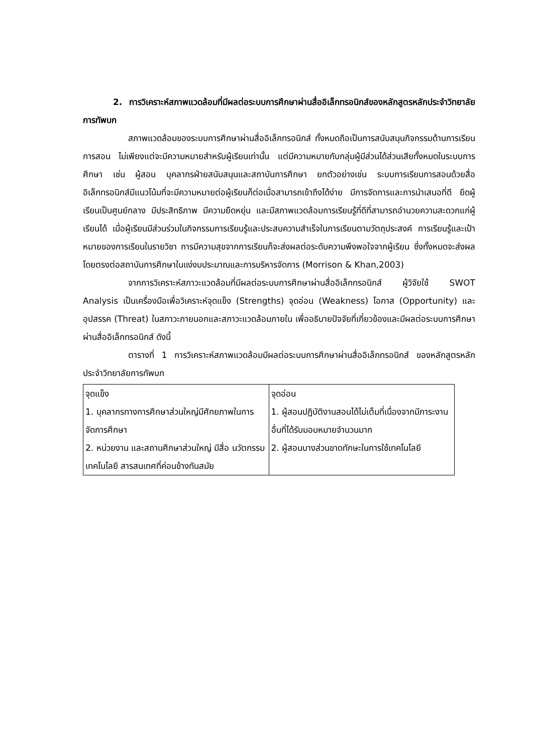2. การวิเคราะห์สภาพแวดล้อมที่มีผลต่อระบบการศึกษาผ่านสื่ออิเล็กทรอนิกส์ของหลักสูตรหลักประจำวิทยาลัยการทัพบก
สภาพแวดล้อมของระบบการศึกษาผ่านสื่ออิเล็กทรอนิกส์ ทั้งหมดถือเป็นการสนับสนุนกิจกรรมด้านการเรียนการสอน ไม่เพียงแต่จะมีความหมายสำหรับผู้เรียนเท่านั้น แต่มีความหมายกับกลุ่มผู้มีส่วนได้ส่วนเสียทั้งหมดในระบบการศึกษา เช่น ผู้สอน บุคลากรฝ่ายสนับสนุนและสถาบันการศึกษา ยกตัวอย่างเช่น ระบบการเรียนการสอนด้วยสื่ออิเล็กทรอนิกส์มีแนวโน้มที่จะมีความหมายต่อผู้เรียนก็ต่อเมื่อสามารถเข้าถึงได้ง่าย มีการจัดการและการนำเสนอที่ดี ยึดผู้เรียนเป็นศูนย์กลาง มีประสิทธิภาพ มีความยืดหยุ่น และมีสภาพแวดล้อมการเรียนรู้ที่ดีที่สามารถอำนวยความสะดวกแก่ผู้เรียนได้ เมื่อผู้เรียนมีส่วนร่วมในกิจกรรมการเรียนรู้และประสบความสำเร็จในการเรียนตามวัตถุประสงค์ การเรียนรู้และเป้าหมายของการเรียนในรายวิชา การมีความสุขจากการเรียนก็จะส่งผลต่อระดับความพึงพอใจจากผู้เรียน ซึ่งทั้งหมดจะส่งผลโดยตรงต่อสถาบันการศึกษาในแง่งบประมาณและการบริหารจัดการ (Morrison & Khan,2003)
จากการวิเคราะห์สภาวะแวดล้อมที่มีผลต่อระบบการศึกษาผ่านสื่ออิเล็กทรอนิกส์ ผู้วิจัยใช้ SWOT Analysis เป็นเครื่องมือเพื่อวิเคราะห์จุดแข็ง (Strengths) จุดอ่อน (Weakness) โอกาส (Opportunity) และ อุปสรรค (Threat) ในสภาวะภายนอกและสภาวะแวดล้อมภายใน เพื่ออธิบายปัจจัยที่เกี่ยวข้องและมีผลต่อระบบการศึกษาผ่านสื่ออิเล็กทรอนิกส์ ดังนี้
ตารางที่ 1 การวิเคราะห์สภาพแวดล้อมมีผลต่อระบบการศึกษาผ่านสื่ออิเล็กทรอนิกส์ ของหลักสูตรหลักประจำวิทยาลัยการทัพบก
| จุดแข็ง 1. บุคลากรทางการศึกษาส่วนใหญ่มีศักยภาพในการจัดการศึกษา 2. หน่วยงาน และสถานศึกษาส่วนใหญ่ มีสื่อ นวัตกรรม เทคโนโลยี สารสนเทศที่ค่อนข้างทันสมัย | จุดอ่อน 1. ผู้สอนปฏิบัติงานสอนได้ไม่เต็มที่เนื่องจากมีภาระงานอื่นที่ได้รับมอบหมายจำนวนมาก 2. ผู้สอนบางส่วนขาดทักษะในการใช้เทคโนโลยี |